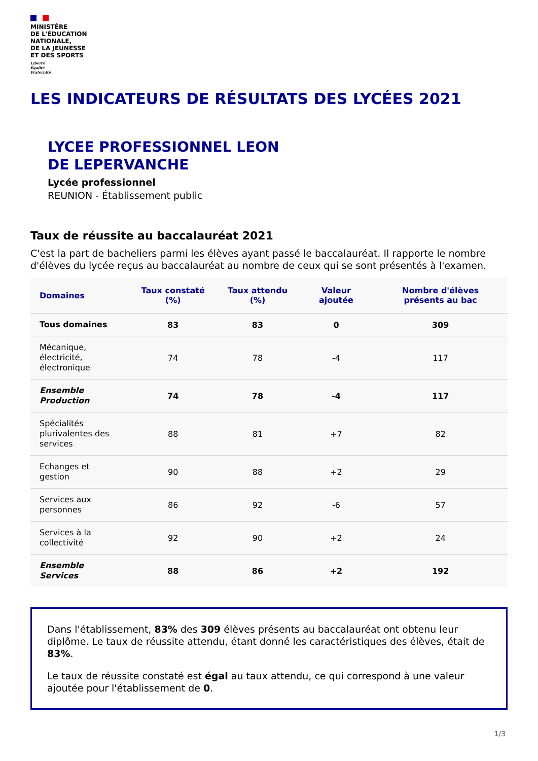MINISTÈRE
DE L'ÉDUCATION
NATIONALE,
DE LA JEUNESSE
ET DES SPORTS
Liberté
Égalité
Fraternité
LES INDICATEURS DE RÉSULTATS DES LYCÉES 2021
LYCEE PROFESSIONNEL LEON
DE LEPERVANCHE
Lycée professionnel
REUNION - Établissement public
Taux de réussite au baccalauréat 2021
C'est la part de bacheliers parmi les élèves ayant passé le baccalauréat. Il rapporte le nombre d'élèves du lycée reçus au baccalauréat au nombre de ceux qui se sont présentés à l'examen.
| Domaines | Taux constaté (%) | Taux attendu (%) | Valeur ajoutée | Nombre d'élèves présents au bac |
| --- | --- | --- | --- | --- |
| Tous domaines | 83 | 83 | 0 | 309 |
| Mécanique, électricité, électronique | 74 | 78 | -4 | 117 |
| Ensemble Production | 74 | 78 | -4 | 117 |
| Spécialités plurivalentes des services | 88 | 81 | +7 | 82 |
| Echanges et gestion | 90 | 88 | +2 | 29 |
| Services aux personnes | 86 | 92 | -6 | 57 |
| Services à la collectivité | 92 | 90 | +2 | 24 |
| Ensemble Services | 88 | 86 | +2 | 192 |
Dans l'établissement, 83% des 309 élèves présents au baccalauréat ont obtenu leur diplôme. Le taux de réussite attendu, étant donné les caractéristiques des élèves, était de 83%.
Le taux de réussite constaté est égal au taux attendu, ce qui correspond à une valeur ajoutée pour l'établissement de 0.
1/3